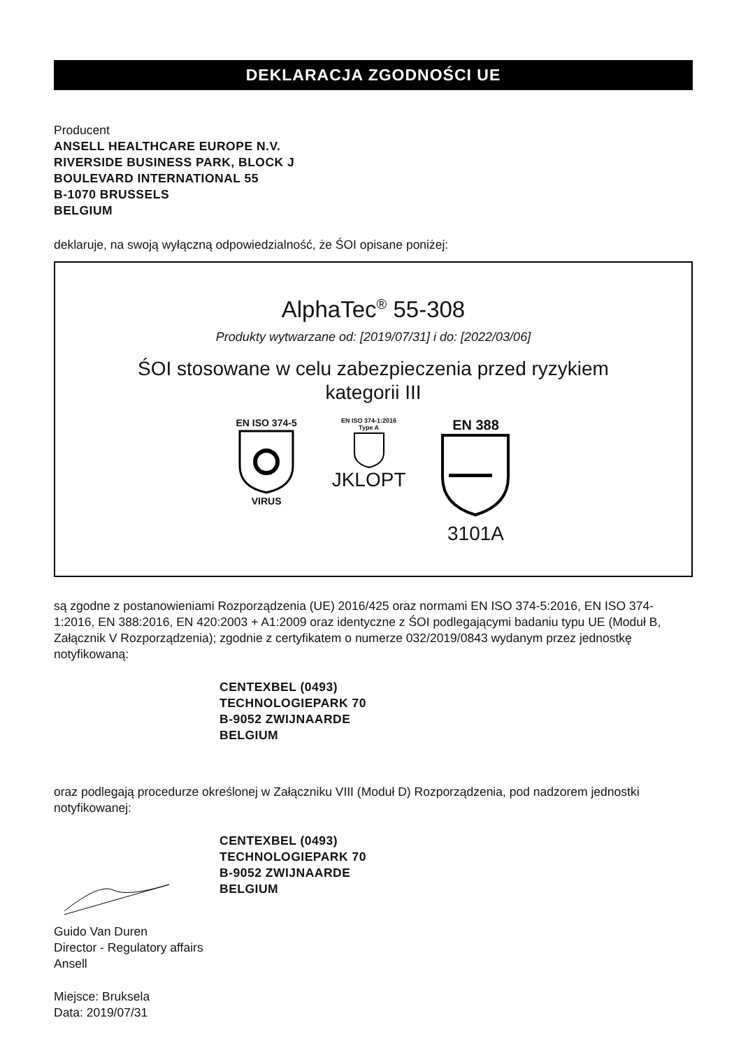DEKLARACJA ZGODNOŚCI UE
Producent
ANSELL HEALTHCARE EUROPE N.V.
RIVERSIDE BUSINESS PARK, BLOCK J
BOULEVARD INTERNATIONAL 55
B-1070 BRUSSELS
BELGIUM
deklaruje, na swoją wyłączną odpowiedzialność, że ŚOI opisane poniżej:
AlphaTec<sup>®</sup> 55-308
Produkty wytwarzane od: [2019/07/31] i do: [2022/03/06]
ŚOI stosowane w celu zabezpieczenia przed ryzykiem
kategorii III
EN ISO 374-5
VIRUS
EN ISO 374-1:2016
Type A
JKLOPT
EN 388
3101A
są zgodne z postanowieniami Rozporządzenia (UE) 2016/425 oraz normami EN ISO 374-5:2016, EN ISO 374-1:2016, EN 388:2016, EN 420:2003 + A1:2009 oraz identyczne z ŚOI podlegającymi badaniu typu UE (Moduł B, Załącznik V Rozporządzenia); zgodnie z certyfikatem o numerze 032/2019/0843 wydanym przez jednostkę notyfikowaną:
CENTEXBEL (0493)
TECHNOLOGIEPARK 70
B-9052 ZWIJNAARDE
BELGIUM
oraz podlegają procedurze określonej w Załączniku VIII (Moduł D) Rozporządzenia, pod nadzorem jednostki notyfikowanej:
CENTEXBEL (0493)
TECHNOLOGIEPARK 70
B-9052 ZWIJNAARDE
BELGIUM
Guido Van Duren
Director - Regulatory affairs
Ansell
Miejsce: Bruksela
Data: 2019/07/31